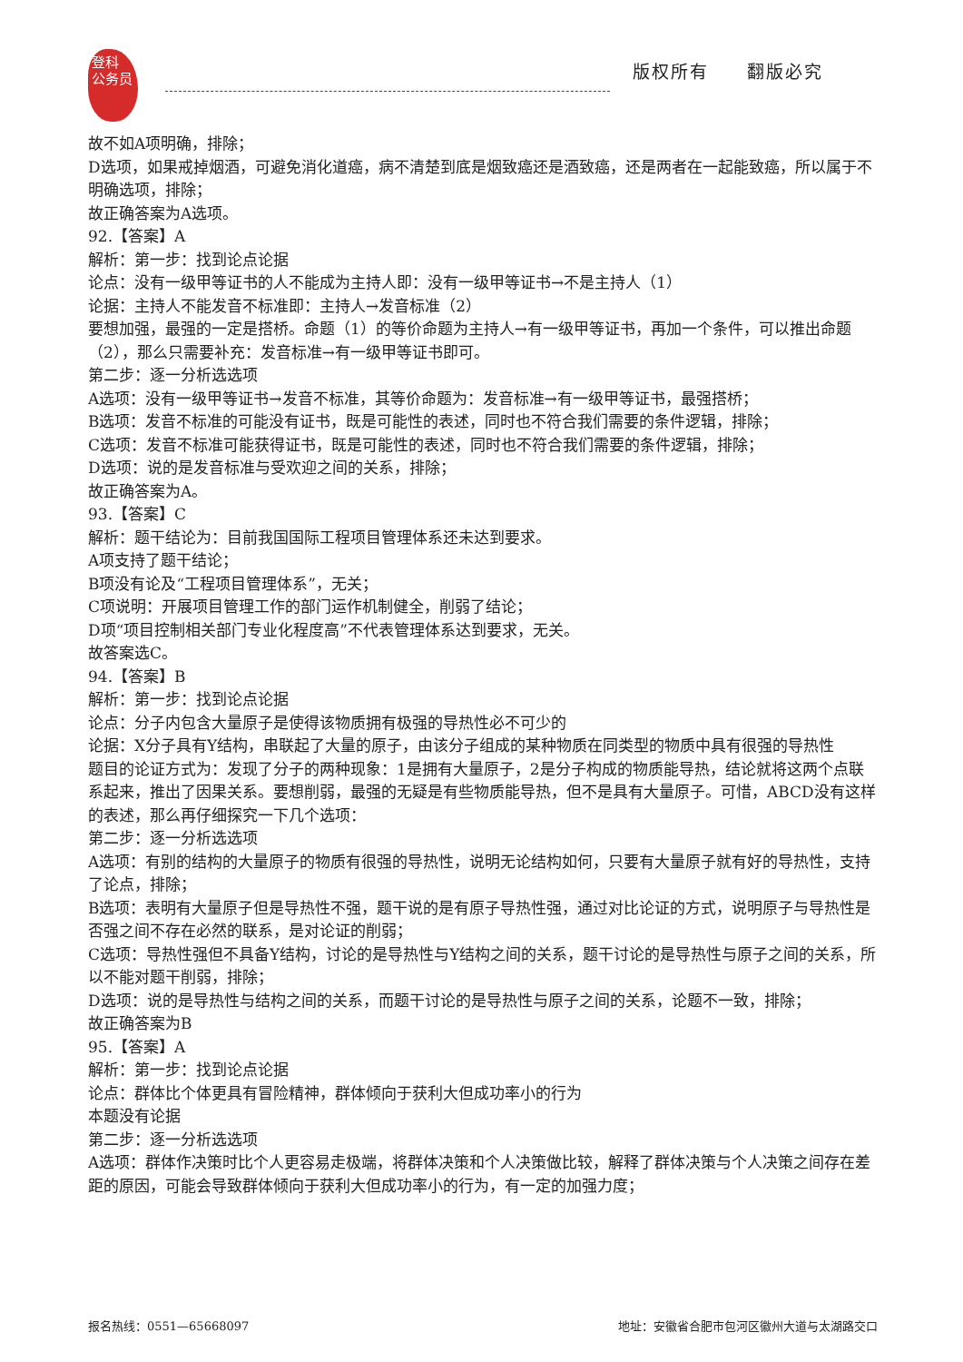登科
公务员
版权所有　　翻版必究
故不如A项明确，排除；
D选项，如果戒掉烟酒，可避免消化道癌，病不清楚到底是烟致癌还是酒致癌，还是两者在一起能致癌，所以属于不明确选项，排除；
故正确答案为A选项。
92.【答案】A
解析：第一步：找到论点论据
论点：没有一级甲等证书的人不能成为主持人即：没有一级甲等证书→不是主持人（1）
论据：主持人不能发音不标准即：主持人→发音标准（2）
要想加强，最强的一定是搭桥。命题（1）的等价命题为主持人→有一级甲等证书，再加一个条件，可以推出命题（2），那么只需要补充：发音标准→有一级甲等证书即可。
第二步：逐一分析选选项
A选项：没有一级甲等证书→发音不标准，其等价命题为：发音标准→有一级甲等证书，最强搭桥；
B选项：发音不标准的可能没有证书，既是可能性的表述，同时也不符合我们需要的条件逻辑，排除；
C选项：发音不标准可能获得证书，既是可能性的表述，同时也不符合我们需要的条件逻辑，排除；
D选项：说的是发音标准与受欢迎之间的关系，排除；
故正确答案为A。
93.【答案】C
解析：题干结论为：目前我国国际工程项目管理体系还未达到要求。
A项支持了题干结论；
B项没有论及“工程项目管理体系”，无关；
C项说明：开展项目管理工作的部门运作机制健全，削弱了结论；
D项“项目控制相关部门专业化程度高”不代表管理体系达到要求，无关。
故答案选C。
94.【答案】B
解析：第一步：找到论点论据
论点：分子内包含大量原子是使得该物质拥有极强的导热性必不可少的
论据：X分子具有Y结构，串联起了大量的原子，由该分子组成的某种物质在同类型的物质中具有很强的导热性
题目的论证方式为：发现了分子的两种现象：1是拥有大量原子，2是分子构成的物质能导热，结论就将这两个点联系起来，推出了因果关系。要想削弱，最强的无疑是有些物质能导热，但不是具有大量原子。可惜，ABCD没有这样的表述，那么再仔细探究一下几个选项：
第二步：逐一分析选选项
A选项：有别的结构的大量原子的物质有很强的导热性，说明无论结构如何，只要有大量原子就有好的导热性，支持了论点，排除；
B选项：表明有大量原子但是导热性不强，题干说的是有原子导热性强，通过对比论证的方式，说明原子与导热性是否强之间不存在必然的联系，是对论证的削弱；
C选项：导热性强但不具备Y结构，讨论的是导热性与Y结构之间的关系，题干讨论的是导热性与原子之间的关系，所以不能对题干削弱，排除；
D选项：说的是导热性与结构之间的关系，而题干讨论的是导热性与原子之间的关系，论题不一致，排除；
故正确答案为B
95.【答案】A
解析：第一步：找到论点论据
论点：群体比个体更具有冒险精神，群体倾向于获利大但成功率小的行为
本题没有论据
第二步：逐一分析选选项
A选项：群体作决策时比个人更容易走极端，将群体决策和个人决策做比较，解释了群体决策与个人决策之间存在差距的原因，可能会导致群体倾向于获利大但成功率小的行为，有一定的加强力度；
报名热线：0551—65668097 地址：安徽省合肥市包河区徽州大道与太湖路交口